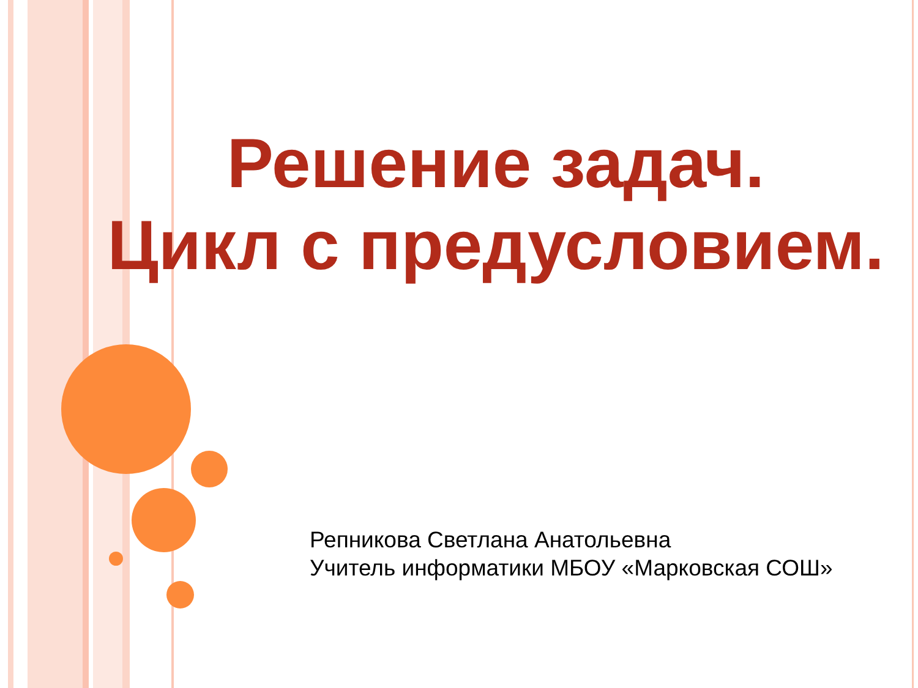Решение задач.
Цикл с предусловием.
Репникова Светлана Анатольевна
Учитель информатики МБОУ «Марковская СОШ»